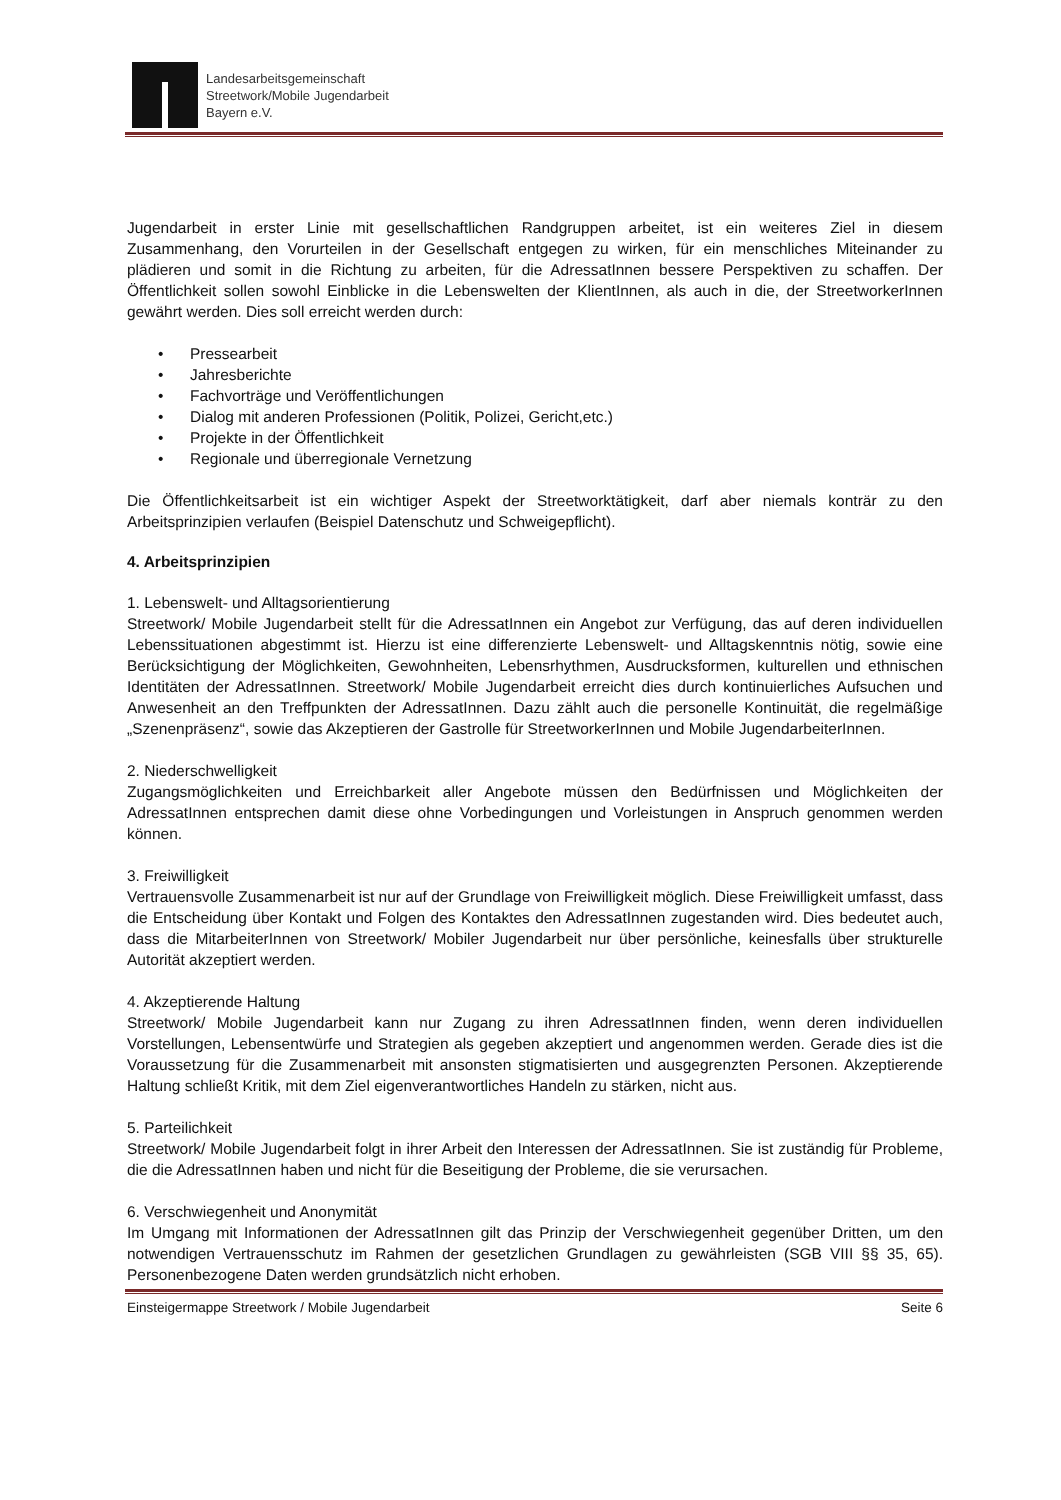Landesarbeitsgemeinschaft
Streetwork/Mobile Jugendarbeit
Bayern e.V.
Jugendarbeit in erster Linie mit gesellschaftlichen Randgruppen arbeitet, ist ein weiteres Ziel in diesem Zusammenhang, den Vorurteilen in der Gesellschaft entgegen zu wirken, für ein menschliches Miteinander zu plädieren und somit in die Richtung zu arbeiten, für die AdressatInnen bessere Perspektiven zu schaffen. Der Öffentlichkeit sollen sowohl Einblicke in die Lebenswelten der KlientInnen, als auch in die, der StreetworkerInnen gewährt werden. Dies soll erreicht werden durch:
• Pressearbeit
• Jahresberichte
• Fachvorträge und Veröffentlichungen
• Dialog mit anderen Professionen (Politik, Polizei, Gericht,etc.)
• Projekte in der Öffentlichkeit
• Regionale und überregionale Vernetzung
Die Öffentlichkeitsarbeit ist ein wichtiger Aspekt der Streetworktätigkeit, darf aber niemals konträr zu den Arbeitsprinzipien verlaufen (Beispiel Datenschutz und Schweigepflicht).
4. Arbeitsprinzipien
1. Lebenswelt- und Alltagsorientierung
Streetwork/ Mobile Jugendarbeit stellt für die AdressatInnen ein Angebot zur Verfügung, das auf deren individuellen Lebenssituationen abgestimmt ist. Hierzu ist eine differenzierte Lebenswelt- und Alltagskenntnis nötig, sowie eine Berücksichtigung der Möglichkeiten, Gewohnheiten, Lebensrhythmen, Ausdrucksformen, kulturellen und ethnischen Identitäten der AdressatInnen. Streetwork/ Mobile Jugendarbeit erreicht dies durch kontinuierliches Aufsuchen und Anwesenheit an den Treffpunkten der AdressatInnen. Dazu zählt auch die personelle Kontinuität, die regelmäßige „Szenenpräsenz“, sowie das Akzeptieren der Gastrolle für StreetworkerInnen und Mobile JugendarbeiterInnen.
2. Niederschwelligkeit
Zugangsmöglichkeiten und Erreichbarkeit aller Angebote müssen den Bedürfnissen und Möglichkeiten der AdressatInnen entsprechen damit diese ohne Vorbedingungen und Vorleistungen in Anspruch genommen werden können.
3. Freiwilligkeit
Vertrauensvolle Zusammenarbeit ist nur auf der Grundlage von Freiwilligkeit möglich. Diese Freiwilligkeit umfasst, dass die Entscheidung über Kontakt und Folgen des Kontaktes den AdressatInnen zugestanden wird. Dies bedeutet auch, dass die MitarbeiterInnen von Streetwork/ Mobiler Jugendarbeit nur über persönliche, keinesfalls über strukturelle Autorität akzeptiert werden.
4. Akzeptierende Haltung
Streetwork/ Mobile Jugendarbeit kann nur Zugang zu ihren AdressatInnen finden, wenn deren individuellen Vorstellungen, Lebensentwürfe und Strategien als gegeben akzeptiert und angenommen werden. Gerade dies ist die Voraussetzung für die Zusammenarbeit mit ansonsten stigmatisierten und ausgegrenzten Personen. Akzeptierende Haltung schließt Kritik, mit dem Ziel eigenverantwortliches Handeln zu stärken, nicht aus.
5. Parteilichkeit
Streetwork/ Mobile Jugendarbeit folgt in ihrer Arbeit den Interessen der AdressatInnen. Sie ist zuständig für Probleme, die die AdressatInnen haben und nicht für die Beseitigung der Probleme, die sie verursachen.
6. Verschwiegenheit und Anonymität
Im Umgang mit Informationen der AdressatInnen gilt das Prinzip der Verschwiegenheit gegenüber Dritten, um den notwendigen Vertrauensschutz im Rahmen der gesetzlichen Grundlagen zu gewährleisten (SGB VIII §§ 35, 65). Personenbezogene Daten werden grundsätzlich nicht erhoben.
Einsteigermappe Streetwork / Mobile Jugendarbeit Seite 6